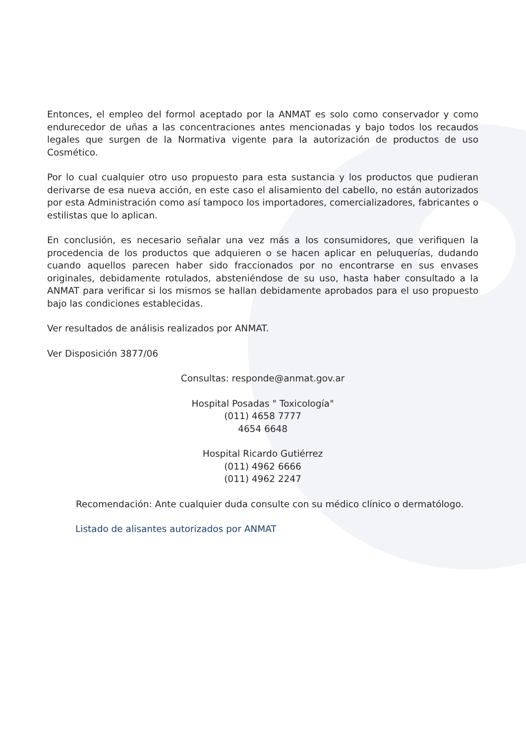Entonces, el empleo del formol aceptado por la ANMAT es solo como conservador y como endurecedor de uñas a las concentraciones antes mencionadas y bajo todos los recaudos legales que surgen de la Normativa vigente para la autorización de productos de uso Cosmético.
Por lo cual cualquier otro uso propuesto para esta sustancia y los productos que pudieran derivarse de esa nueva acción, en este caso el alisamiento del cabello, no están autorizados por esta Administración como así tampoco los importadores, comercializadores, fabricantes o estilistas que lo aplican.
En conclusión, es necesario señalar una vez más a los consumidores, que verifiquen la procedencia de los productos que adquieren o se hacen aplicar en peluquerías, dudando cuando aquellos parecen haber sido fraccionados por no encontrarse en sus envases originales, debidamente rotulados, absteniéndose de su uso, hasta haber consultado a la ANMAT para verificar si los mismos se hallan debidamente aprobados para el uso propuesto bajo las condiciones establecidas.
Ver resultados de análisis realizados por ANMAT.
Ver Disposición 3877/06
Consultas: responde@anmat.gov.ar
Hospital Posadas " Toxicología"
(011) 4658 7777
4654 6648
Hospital Ricardo Gutiérrez
(011) 4962 6666
(011) 4962 2247
Recomendación: Ante cualquier duda consulte con su médico clínico o dermatólogo.
Listado de alisantes autorizados por ANMAT